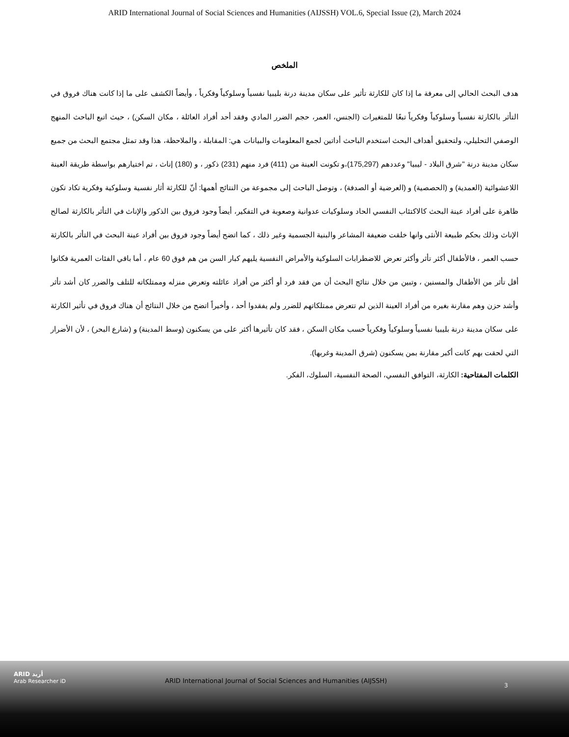ARID International Journal of Social Sciences and Humanities (AIJSSH) VOL.6, Special Issue (2), March 2024
الملخص
هدف البحث الحالي إلى معرفة ما إذا كان للكارثة تأثير على سكان مدينة درنة بليبيا نفسياً وسلوكياً وفكرياً ، وأيضاً الكشف على ما إذا كانت هناك فروق في التأثر بالكارثة نفسياً وسلوكياً وفكرياً تبعًا للمتغيرات (الجنس، العمر، حجم الضرر المادي وفقد أحد أفراد العائلة ، مكان السكن) ، حيث اتبع الباحث المنهج الوصفي التحليلي، ولتحقيق أهداف البحث استخدم الباحث أداتين لجمع المعلومات والبيانات هي: المقابلة ، والملاحظة، هذا وقد تمثل مجتمع البحث من جميع سكان مدينة درنة "شرق البلاد - ليبيا" وعددهم (175,297)،و تكونت العينة من (411) فرد منهم (231) ذكور ، و (180) إناث ، تم اختيارهم بواسطة طريقة العينة اللاعشوائية (العمدية) و (الحصصية) و (العرضية أو الصدفة) ، وتوصل الباحث إلى مجموعة من النتائج أهمها: أنّ للكارثة أثار نفسية وسلوكية وفكرية تكاد تكون ظاهرة على أفراد عينة البحث كالاكتئاب النفسي الحاد وسلوكيات عدوانية وصعوبة في التفكير، أيضاً وجود فروق بين الذكور والإناث في التأثر بالكارثة لصالح الإناث وذلك بحكم طبيعة الأنثى وانها خلقت ضعيفة المشاعر والبنية الجسمية وغير ذلك ، كما اتضح أيضاً وجود فروق بين أفراد عينة البحث في التأثر بالكارثة حسب العمر ، فالأطفال أكثر تأثر وأكثر تعرض للاضطرابات السلوكية والأمراض النفسية يليهم كبار السن من هم فوق 60 عام ، أما باقي الفئات العمرية فكانوا أقل تأثر من الأطفال والمسنين ، وتبين من خلال نتائج البحث أن من فقد فرد أو أكثر من أفراد عائلته وتعرض منزله وممتلكاته للتلف والضرر كان أشد تأثر وأشد حزن وهم مقارنة بغيره من أفراد العينة الذين لم تتعرض ممتلكاتهم للضرر ولم يفقدوا أحد ، وأخيراً اتضح من خلال النتائج أن هناك فروق في تأثير الكارثة على سكان مدينة درنة بليبيا نفسياً وسلوكياً وفكرياً حسب مكان السكن ، فقد كان تأثيرها أكثر على من يسكنون (وسط المدينة) و (شارع البحر) ، لأن الأضرار التي لحقت بهم كانت أكبر مقارنة بمن يسكنون (شرق المدينة وغربها).
الكلمات المفتاحية: الكارثة، التوافق النفسي، الصحة النفسية، السلوك، الفكر.
ARID أريد
Arab Researcher iD
ARID International Journal of Social Sciences and Humanities (AIJSSH)
3